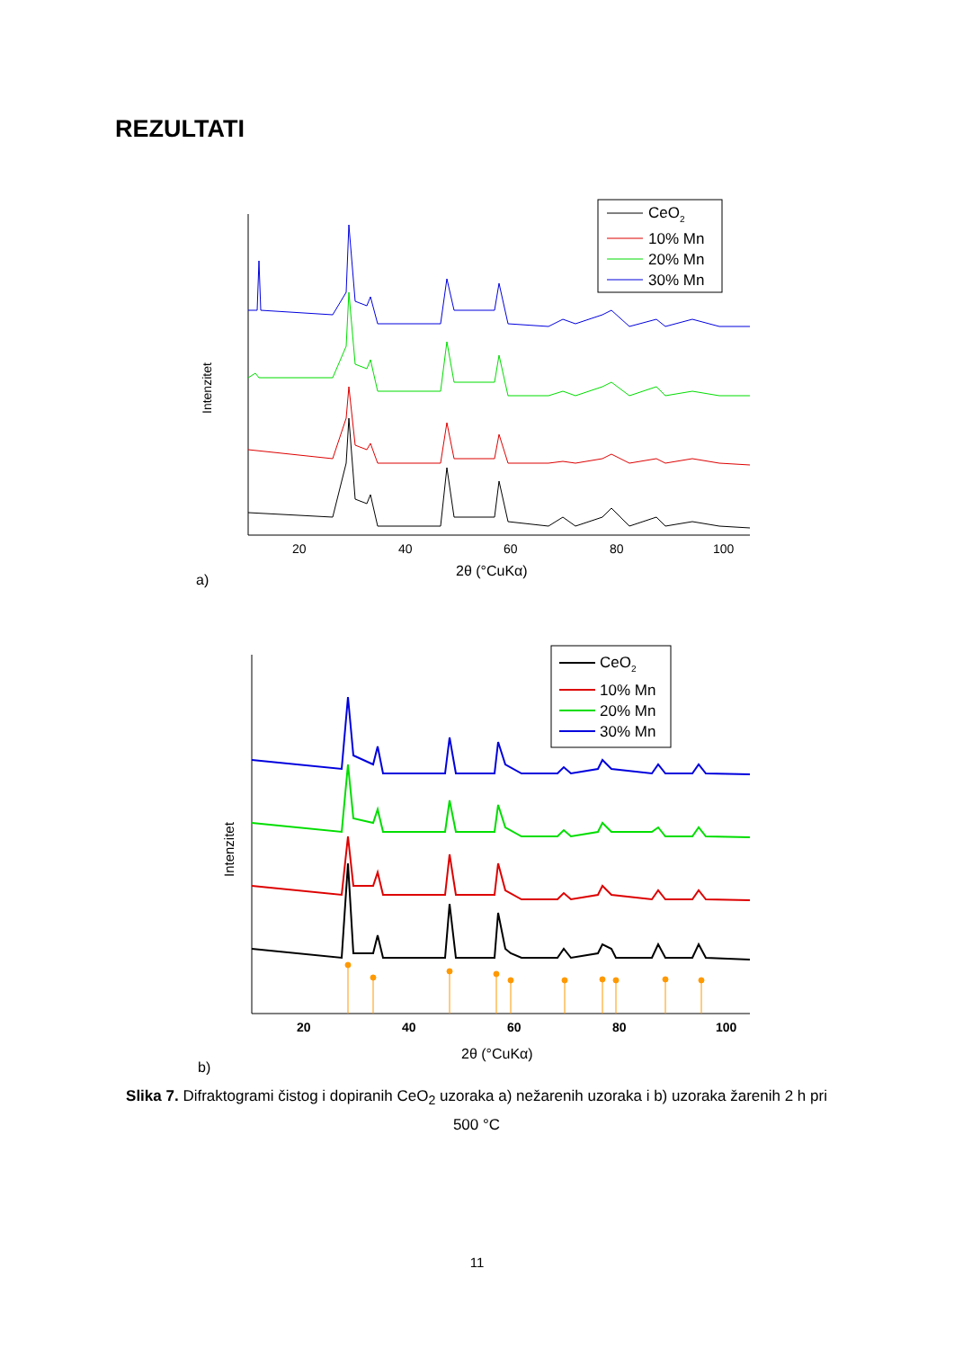REZULTATI
Intenzitet
20
40
60
80
100
2θ (°CuKα)
a)
CeO2
10% Mn
20% Mn
30% Mn
Intenzitet
20
40
60
80
100
2θ (°CuKα)
b)
CeO2
10% Mn
20% Mn
30% Mn
Slika 7. Difraktogrami čistog i dopiranih CeO<sub>2</sub> uzoraka a) nežarenih uzoraka i b) uzoraka žarenih 2 h pri 500 °C
11